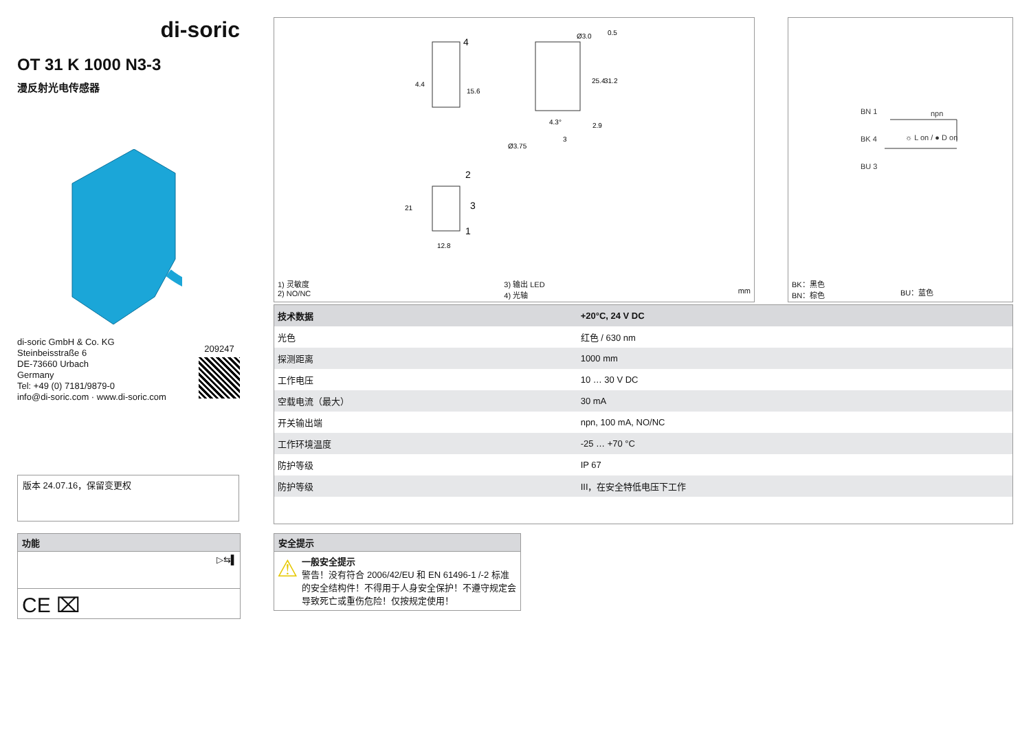di-soric
OT 31 K 1000 N3-3
漫反射光电传感器
di-soric GmbH & Co. KG
Steinbeisstraße 6
DE-73660 Urbach
Germany
Tel: +49 (0) 7181/9879-0
info@di-soric.com · www.di-soric.com
209247
4
2
3
1
4.4
15.6
21
12.8
Ø3.0
0.5
25.4
31.2
4.3°
2.9
3
Ø3.75
1) 灵敏度
2) NO/NC
3) 输出 LED
4) 光轴
mm
BN 1
BK 4
BU 3
npn
☼ L on / ● D on
BK：黑色
BN：棕色
BU：蓝色
| 技术数据 | +20°C, 24 V DC |
| --- | --- |
| 光色 | 红色 / 630 nm |
| 探测距离 | 1000 mm |
| 工作电压 | 10 … 30 V DC |
| 空载电流（最大） | 30 mA |
| 开关输出端 | npn, 100 mA, NO/NC |
| 工作环境温度 | -25 … +70 °C |
| 防护等级 | IP 67 |
| 防护等级 | III，在安全特低电压下工作 |
版本 24.07.16，保留变更权
功能
▷⇆▌
CE ⌧
安全提示
⚠
一般安全提示
警告！没有符合 2006/42/EU 和 EN 61496-1 /-2 标准的安全结构件！不得用于人身安全保护！不遵守规定会导致死亡或重伤危险！仅按规定使用！